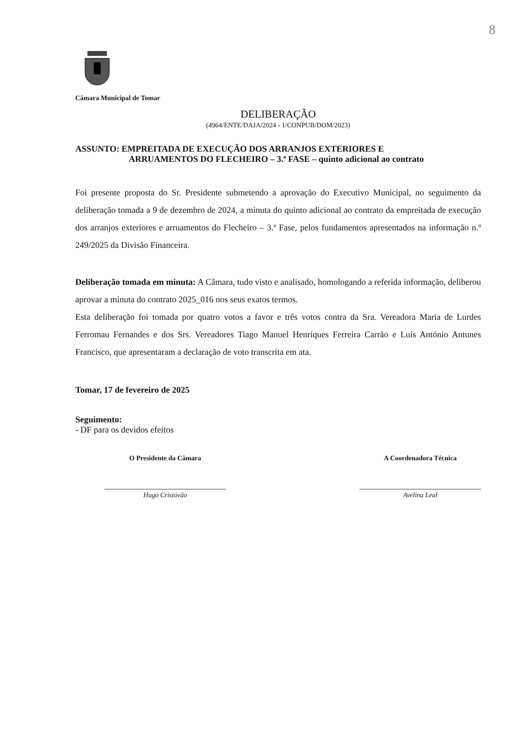8
Câmara Municipal de Tomar
DELIBERAÇÃO
(4964/ENTE/DAJA/2024 - 1/CONPUB/DOM/2023)
ASSUNTO: EMPREITADA DE EXECUÇÃO DOS ARRANJOS EXTERIORES E
ARRUAMENTOS DO FLECHEIRO – 3.ª FASE – quinto adicional ao contrato
Foi presente proposta do Sr. Presidente submetendo a aprovação do Executivo Municipal, no seguimento da deliberação tomada a 9 de dezembro de 2024, a minuta do quinto adicional ao contrato da empreitada de execução dos arranjos exteriores e arruamentos do Flecheiro – 3.ª Fase, pelos fundamentos apresentados na informação n.º 249/2025 da Divisão Financeira.
Deliberação tomada em minuta: A Câmara, tudo visto e analisado, homologando a referida informação, deliberou aprovar a minuta do contrato 2025_016 nos seus exatos termos.
Esta deliberação foi tomada por quatro votos a favor e três votos contra da Sra. Vereadora Maria de Lurdes Ferromau Fernandes e dos Srs. Vereadores Tiago Manuel Henriques Ferreira Carrão e Luís António Antunes Francisco, que apresentaram a declaração de voto transcrita em ata.
Tomar, 17 de fevereiro de 2025
Seguimento:
- DF para os devidos efeitos
O Presidente da Câmara
Hugo Cristóvão
A Coordenadora Técnica
Avelina Leal